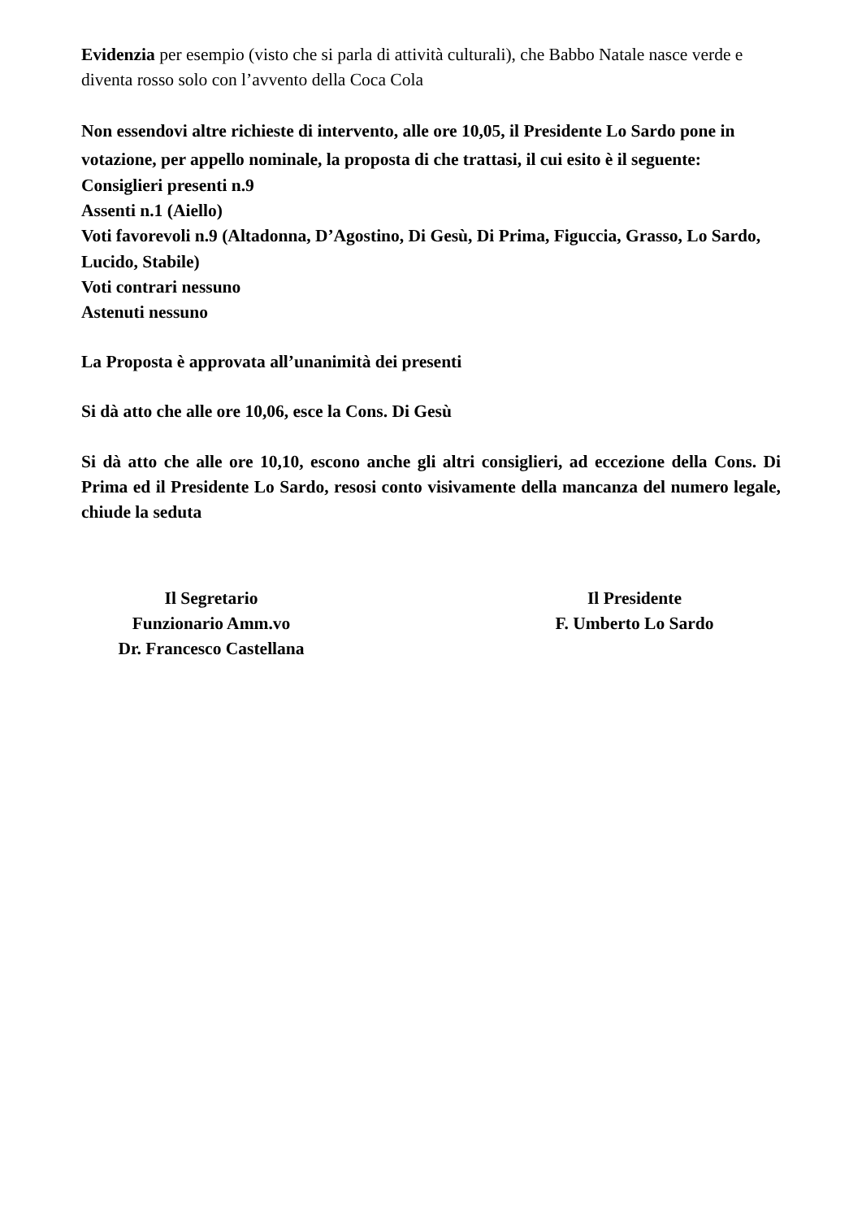Evidenzia per esempio (visto che si parla di attività culturali), che Babbo Natale nasce verde e diventa rosso solo con l’avvento della Coca Cola
Non essendovi altre richieste di intervento, alle ore 10,05, il Presidente Lo Sardo pone in votazione, per appello nominale, la proposta di che trattasi, il cui esito è il seguente:
Consiglieri presenti n.9
Assenti n.1 (Aiello)
Voti favorevoli n.9 (Altadonna, D’Agostino, Di Gesù, Di Prima, Figuccia, Grasso, Lo Sardo, Lucido, Stabile)
Voti contrari nessuno
Astenuti nessuno
La Proposta è approvata all’unanimità dei presenti
Si dà atto che alle ore 10,06, esce la Cons. Di Gesù
Si dà atto che alle ore 10,10, escono anche gli altri consiglieri, ad eccezione della Cons. Di Prima ed il Presidente Lo Sardo, resosi conto visivamente della mancanza del numero legale, chiude la seduta
Il Segretario
Funzionario Amm.vo
Dr. Francesco Castellana
Il Presidente
F. Umberto Lo Sardo